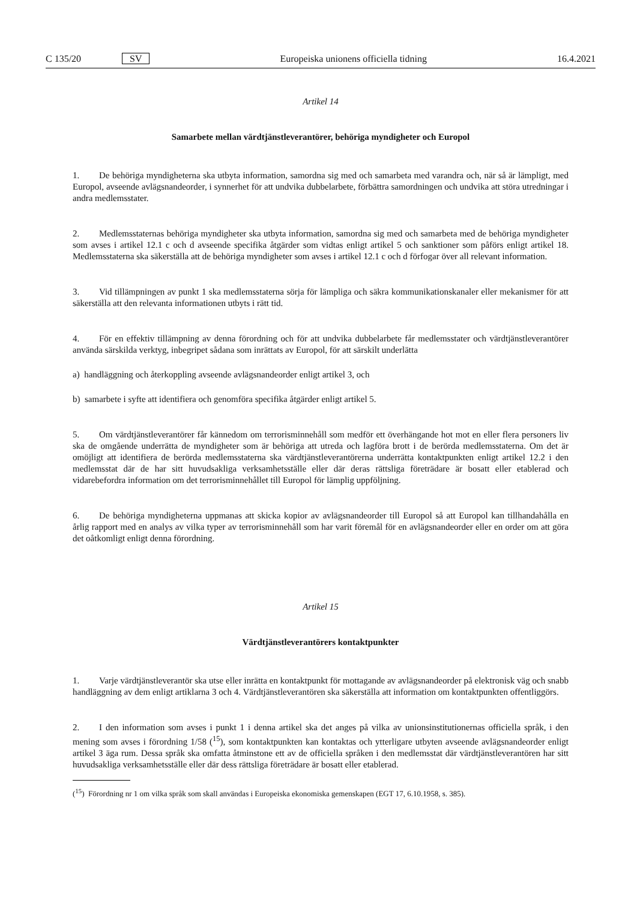C 135/20 SV Europeiska unionens officiella tidning 16.4.2021
Artikel 14
Samarbete mellan värdtjänstleverantörer, behöriga myndigheter och Europol
1. De behöriga myndigheterna ska utbyta information, samordna sig med och samarbeta med varandra och, när så är lämpligt, med Europol, avseende avlägsnandeorder, i synnerhet för att undvika dubbelarbete, förbättra samordningen och undvika att störa utredningar i andra medlemsstater.
2. Medlemsstaternas behöriga myndigheter ska utbyta information, samordna sig med och samarbeta med de behöriga myndigheter som avses i artikel 12.1 c och d avseende specifika åtgärder som vidtas enligt artikel 5 och sanktioner som påförs enligt artikel 18. Medlemsstaterna ska säkerställa att de behöriga myndigheter som avses i artikel 12.1 c och d förfogar över all relevant information.
3. Vid tillämpningen av punkt 1 ska medlemsstaterna sörja för lämpliga och säkra kommunikationskanaler eller mekanismer för att säkerställa att den relevanta informationen utbyts i rätt tid.
4. För en effektiv tillämpning av denna förordning och för att undvika dubbelarbete får medlemsstater och värdtjänstle­verantörer använda särskilda verktyg, inbegripet sådana som inrättats av Europol, för att särskilt underlätta
a) handläggning och återkoppling avseende avlägsnandeorder enligt artikel 3, och
b) samarbete i syfte att identifiera och genomföra specifika åtgärder enligt artikel 5.
5. Om värdtjänstleverantörer får kännedom om terrorisminnehåll som medför ett överhängande hot mot en eller flera personers liv ska de omgående underrätta de myndigheter som är behöriga att utreda och lagföra brott i de berörda medlemsstaterna. Om det är omöjligt att identifiera de berörda medlemsstaterna ska värdtjänstleverantörerna underrätta kontaktpunkten enligt artikel 12.2 i den medlemsstat där de har sitt huvudsakliga verksamhetsställe eller där deras rättsliga företrädare är bosatt eller etablerad och vidarebefordra information om det terrorisminnehållet till Europol för lämplig uppföljning.
6. De behöriga myndigheterna uppmanas att skicka kopior av avlägsnandeorder till Europol så att Europol kan tillhandahålla en årlig rapport med en analys av vilka typer av terrorisminnehåll som har varit föremål för en avlägsnandeorder eller en order om att göra det oåtkomligt enligt denna förordning.
Artikel 15
Värdtjänstleverantörers kontaktpunkter
1. Varje värdtjänstleverantör ska utse eller inrätta en kontaktpunkt för mottagande av avlägsnandeorder på elektronisk väg och snabb handläggning av dem enligt artiklarna 3 och 4. Värdtjänstleverantören ska säkerställa att information om kontaktpunkten offentliggörs.
2. I den information som avses i punkt 1 i denna artikel ska det anges på vilka av unionsinstitutionernas officiella språk, i den mening som avses i förordning 1/58 (<sup>15</sup>), som kontaktpunkten kan kontaktas och ytterligare utbyten avseende avlägsnandeorder enligt artikel 3 äga rum. Dessa språk ska omfatta åtminstone ett av de officiella språken i den medlemsstat där värdtjänstleverantören har sitt huvudsakliga verksamhetsställe eller där dess rättsliga företrädare är bosatt eller etablerad.
(<sup>15</sup>) Förordning nr 1 om vilka språk som skall användas i Europeiska ekonomiska gemenskapen (EGT 17, 6.10.1958, s. 385).